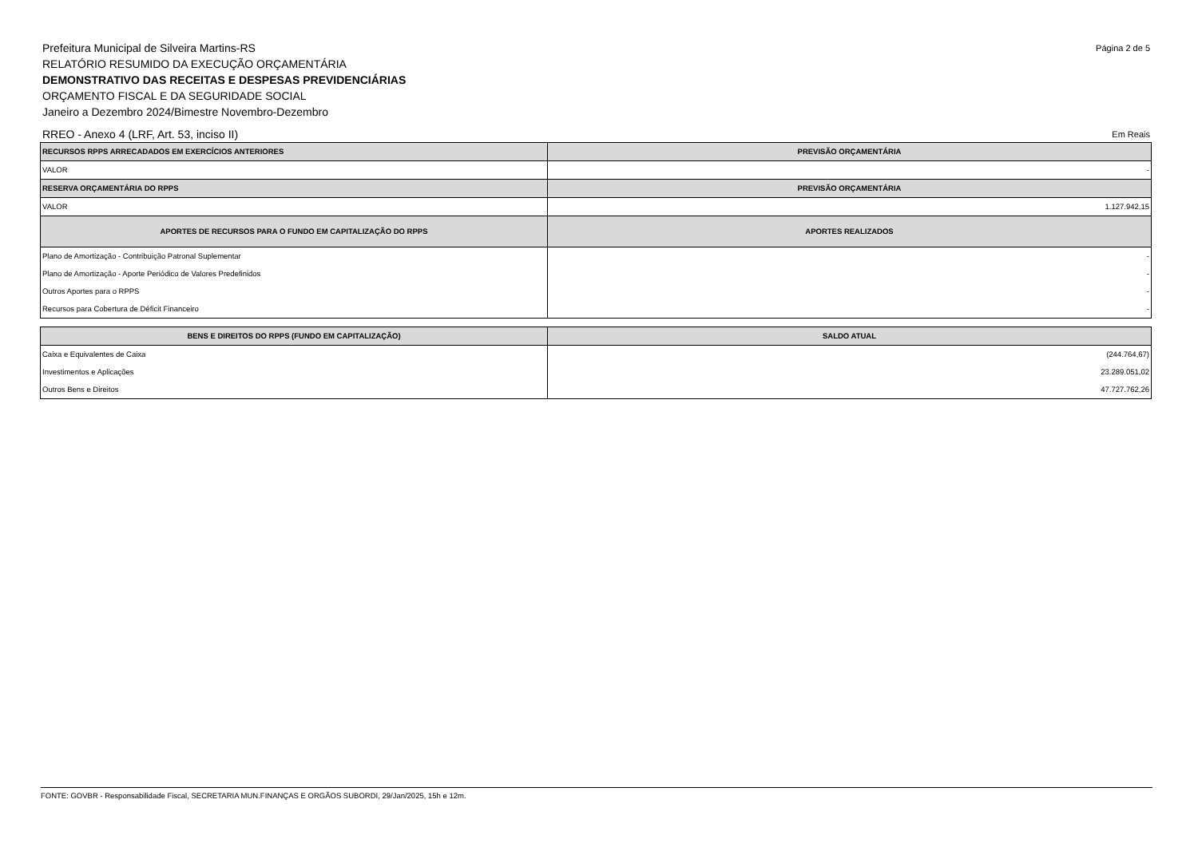Página 2 de 5 Prefeitura Municipal de Silveira Martins-RS
RELATÓRIO RESUMIDO DA EXECUÇÃO ORÇAMENTÁRIA
DEMONSTRATIVO DAS RECEITAS E DESPESAS PREVIDENCIÁRIAS
ORÇAMENTO FISCAL E DA SEGURIDADE SOCIAL
Janeiro a Dezembro 2024/Bimestre Novembro-Dezembro
RREO - Anexo 4 (LRF, Art. 53, inciso II) Em Reais
| RECURSOS RPPS ARRECADADOS EM EXERCÍCIOS ANTERIORES | PREVISÃO ORÇAMENTÁRIA |
| --- | --- |
| VALOR | - |
| RESERVA ORÇAMENTÁRIA DO RPPS | PREVISÃO ORÇAMENTÁRIA |
| VALOR | 1.127.942,15 |
| APORTES DE RECURSOS PARA O FUNDO EM CAPITALIZAÇÃO DO RPPS | APORTES REALIZADOS |
| Plano de Amortização - Contribuição Patronal Suplementar | - |
| Plano de Amortização - Aporte Periódico de Valores Predefinidos | - |
| Outros Aportes para o RPPS | - |
| Recursos para Cobertura de Déficit Financeiro | - |
| BENS E DIREITOS DO RPPS (FUNDO EM CAPITALIZAÇÃO) | SALDO ATUAL |
| --- | --- |
| Caixa e Equivalentes de Caixa | (244.764,67) |
| Investimentos e Aplicações | 23.289.051,02 |
| Outros Bens e Direitos | 47.727.762,26 |
FONTE: GOVBR - Responsabilidade Fiscal, SECRETARIA MUN.FINANÇAS E ORGÃOS SUBORDI, 29/Jan/2025, 15h e 12m.